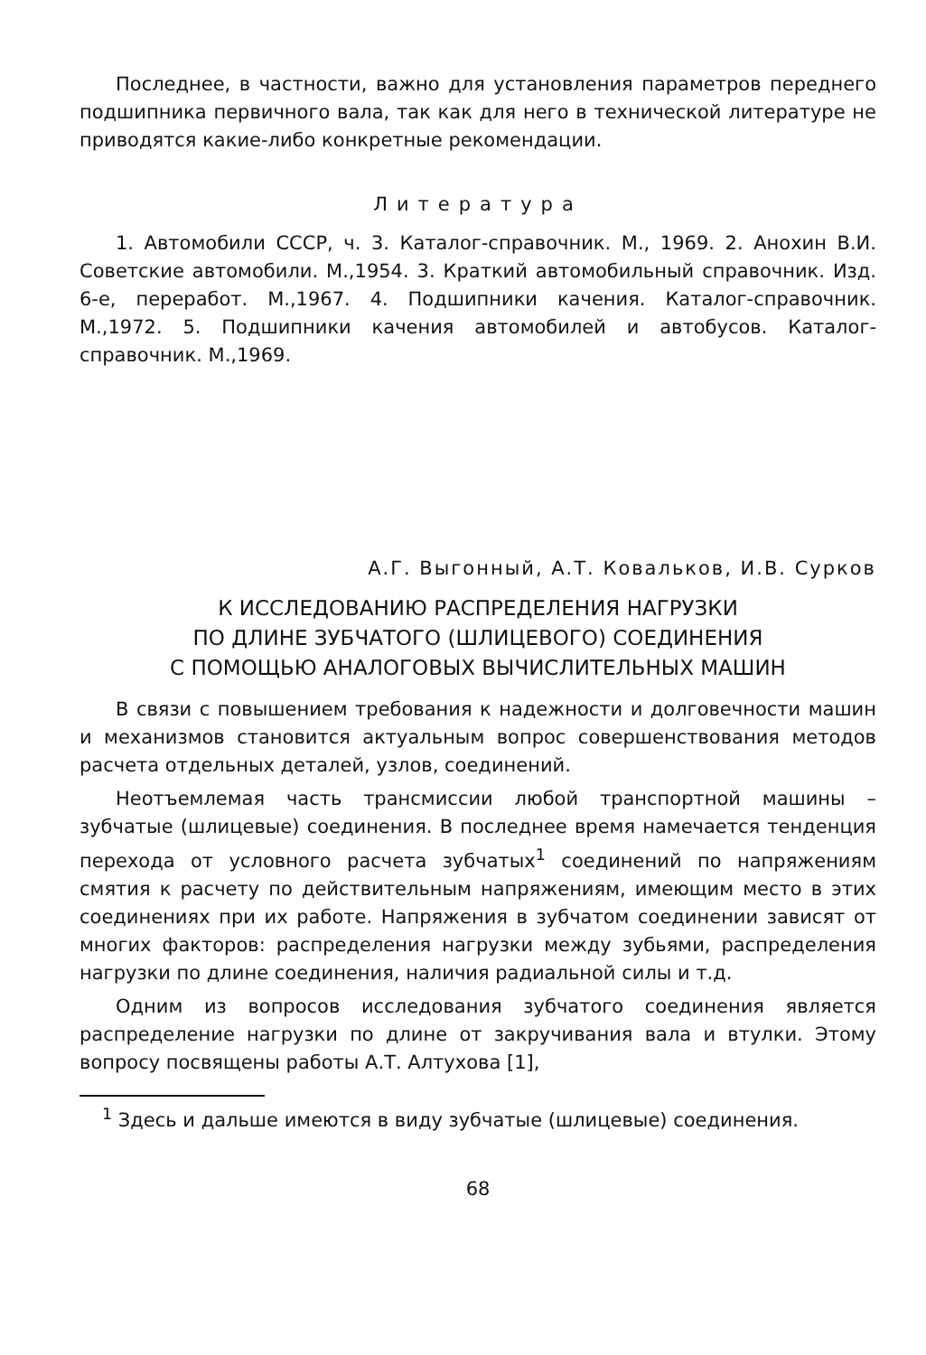Последнее, в частности, важно для установления параметров переднего подшипника первичного вала, так как для него в технической литературе не приводятся какие-либо конкретные рекомендации.
Литература
1. Автомобили СССР, ч. 3. Каталог-справочник. М., 1969. 2. Анохин В.И. Советские автомобили. М.,1954. 3. Краткий автомобильный справочник. Изд. 6-е, переработ. М.,1967. 4. Подшипники качения. Каталог-справочник. М.,1972. 5. Подшипники качения автомобилей и автобусов. Каталог-справочник. М.,1969.
А.Г. Выгонный, А.Т. Ковальков, И.В. Сурков
К ИССЛЕДОВАНИЮ РАСПРЕДЕЛЕНИЯ НАГРУЗКИ
ПО ДЛИНЕ ЗУБЧАТОГО (ШЛИЦЕВОГО) СОЕДИНЕНИЯ
С ПОМОЩЬЮ АНАЛОГОВЫХ ВЫЧИСЛИТЕЛЬНЫХ МАШИН
В связи с повышением требования к надежности и долговечности машин и механизмов становится актуальным вопрос совершенствования методов расчета отдельных деталей, узлов, соединений.
Неотъемлемая часть трансмиссии любой транспортной машины – зубчатые (шлицевые) соединения. В последнее время намечается тенденция перехода от условного расчета зубчатых<sup>1</sup> соединений по напряжениям смятия к расчету по действительным напряжениям, имеющим место в этих соединениях при их работе. Напряжения в зубчатом соединении зависят от многих факторов: распределения нагрузки между зубьями, распределения нагрузки по длине соединения, наличия радиальной силы и т.д.
Одним из вопросов исследования зубчатого соединения является распределение нагрузки по длине от закручивания вала и втулки. Этому вопросу посвящены работы А.Т. Алтухова [1],
<sup>1</sup> Здесь и дальше имеются в виду зубчатые (шлицевые) соединения.
68